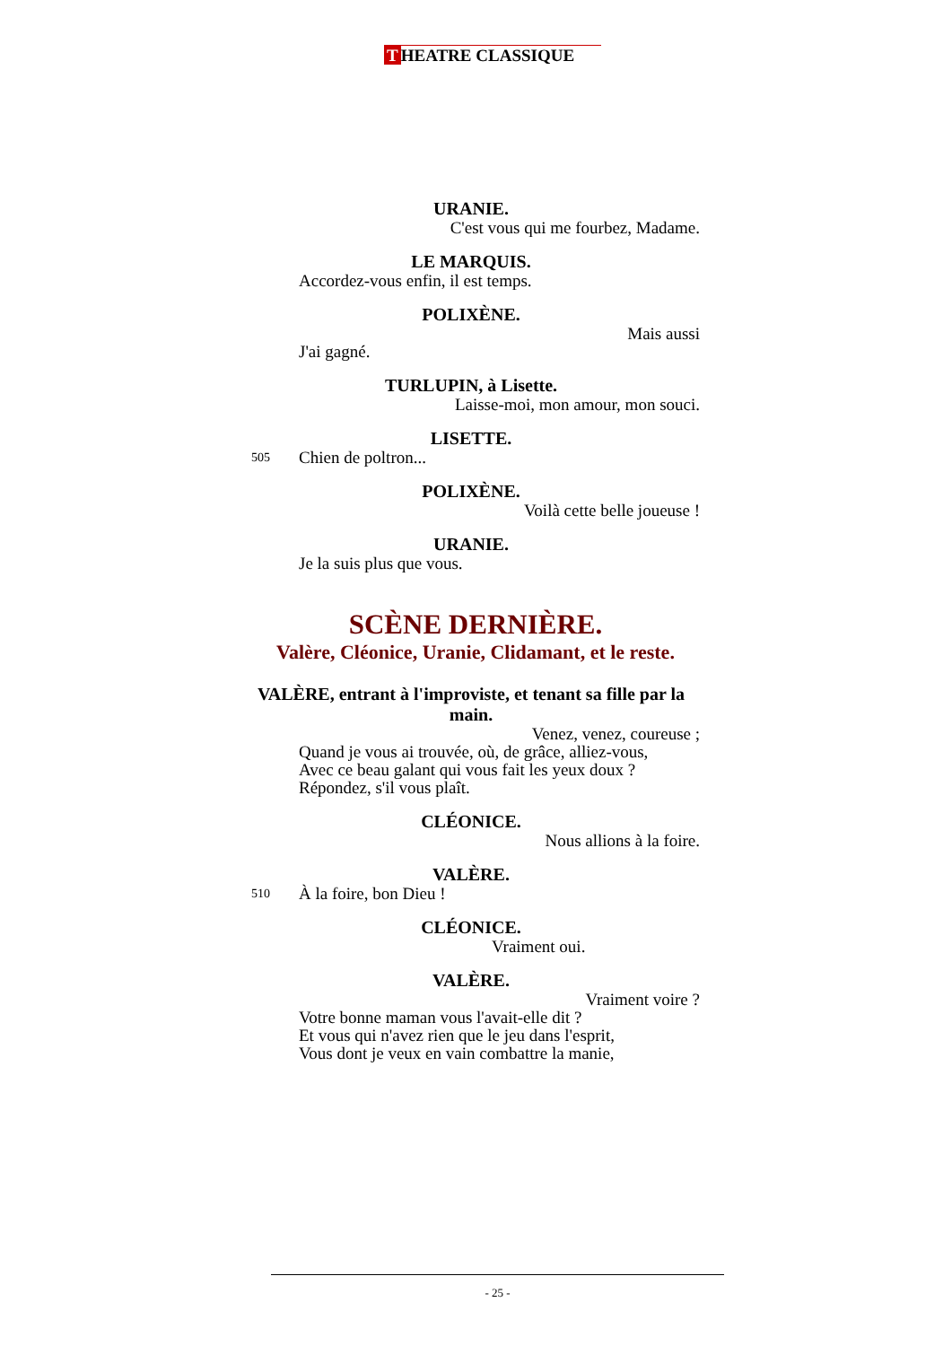T HEATRE CLASSIQUE
URANIE.
C'est vous qui me fourbez, Madame.
LE MARQUIS.
Accordez-vous enfin, il est temps.
POLIXÈNE.
Mais aussi
J'ai gagné.
TURLUPIN, à Lisette.
Laisse-moi, mon amour, mon souci.
LISETTE.
505 Chien de poltron...
POLIXÈNE.
Voilà cette belle joueuse !
URANIE.
Je la suis plus que vous.
SCÈNE DERNIÈRE.
Valère, Cléonice, Uranie, Clidamant, et le reste.
VALÈRE, entrant à l'improviste, et tenant sa fille par la main.
Venez, venez, coureuse ;
Quand je vous ai trouvée, où, de grâce, alliez-vous,
Avec ce beau galant qui vous fait les yeux doux ?
Répondez, s'il vous plaît.
CLÉONICE.
Nous allions à la foire.
VALÈRE.
510 À la foire, bon Dieu !
CLÉONICE.
Vraiment oui.
VALÈRE.
Vraiment voire ?
Votre bonne maman vous l'avait-elle dit ?
Et vous qui n'avez rien que le jeu dans l'esprit,
Vous dont je veux en vain combattre la manie,
- 25 -